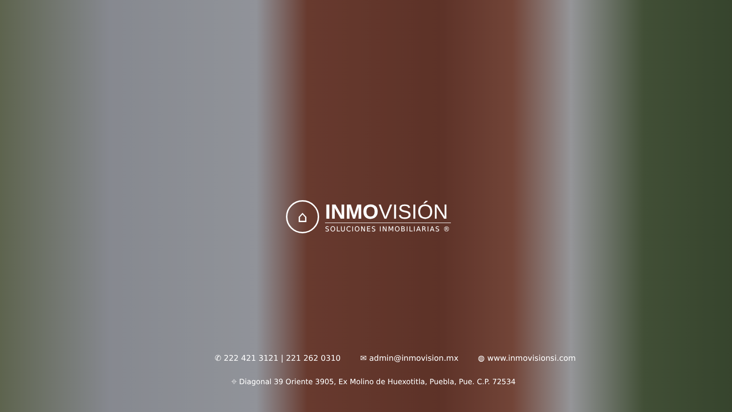⌂
INMOVISIÓN
SOLUCIONES INMOBILIARIAS ®
✆ 222 421 3121 | 221 262 0310 ✉ admin@inmovision.mx ◍ www.inmovisionsi.com
⌖ Diagonal 39 Oriente 3905, Ex Molino de Huexotitla, Puebla, Pue. C.P. 72534